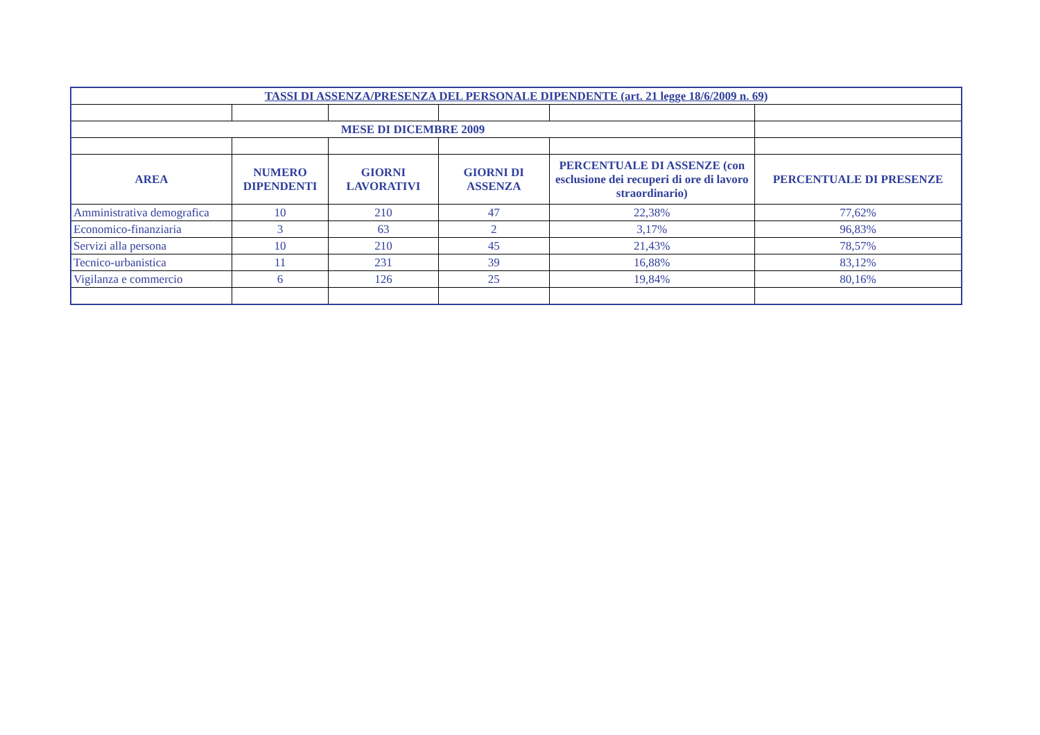| TASSI DI ASSENZA/PRESENZA DEL PERSONALE DIPENDENTE (art. 21 legge 18/6/2009 n. 69) | | | | | |
| MESE DI DICEMBRE 2009 | | | | | |
| AREA | NUMERO DIPENDENTI | GIORNI LAVORATIVI | GIORNI DI ASSENZA | PERCENTUALE DI ASSENZE (con esclusione dei recuperi di ore di lavoro straordinario) | PERCENTUALE DI PRESENZE |
| Amministrativa demografica | 10 | 210 | 47 | 22,38% | 77,62% |
| Economico-finanziaria | 3 | 63 | 2 | 3,17% | 96,83% |
| Servizi alla persona | 10 | 210 | 45 | 21,43% | 78,57% |
| Tecnico-urbanistica | 11 | 231 | 39 | 16,88% | 83,12% |
| Vigilanza e commercio | 6 | 126 | 25 | 19,84% | 80,16% |